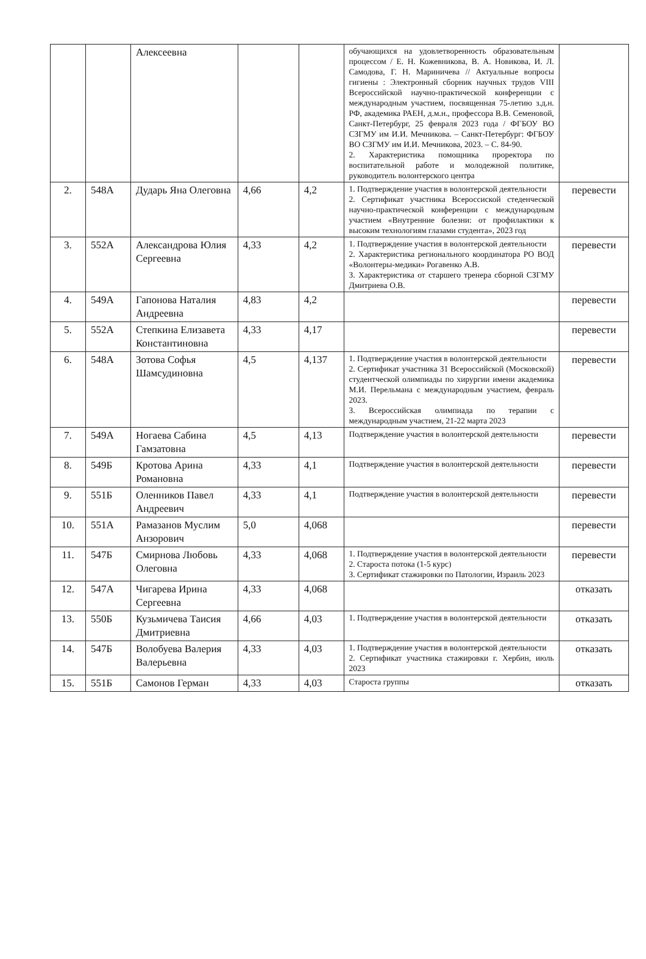| | | Алексеевна | | | обучающихся на удовлетворенность образовательным процессом / Е. Н. Кожевникова, В. А. Новикова, И. Л. Самодова, Г. Н. Мариничева // Актуальные вопросы гигиены : Электронный сборник научных трудов VIII Всероссийской научно-практической конференции с международным участием, посвященная 75-летию з.д.н. РФ, академика РАЕН, д.м.н., профессора В.В. Семеновой, Санкт-Петербург, 25 февраля 2023 года / ФГБОУ ВО СЗГМУ им И.И. Мечникова. – Санкт-Петербург: ФГБОУ ВО СЗГМУ им И.И. Мечникова, 2023. – С. 84-90. 2. Характеристика помощника проректора по воспитательной работе и молодежной политике, руководитель волонтерского центра | |
| 2. | 548А | Дударь Яна Олеговна | 4,66 | 4,2 | 1. Подтверждение участия в волонтерской деятельности 2. Сертификат участника Всероссиской стеденческой научно-практической конференции с международным участием «Внутренние болезни: от профилактики к высоким технологиям глазами студента», 2023 год | перевести |
| 3. | 552А | Александрова Юлия Сергеевна | 4,33 | 4,2 | 1. Подтверждение участия в волонтерской деятельности 2. Характеристика регионального координатора РО ВОД «Волонтеры-медики» Рогавенко А.В. 3. Характеристика от старшего тренера сборной СЗГМУ Дмитриева О.В. | перевести |
| 4. | 549А | Гапонова Наталия Андреевна | 4,83 | 4,2 | | перевести |
| 5. | 552А | Степкина Елизавета Константиновна | 4,33 | 4,17 | | перевести |
| 6. | 548А | Зотова Софья Шамсудиновна | 4,5 | 4,137 | 1. Подтверждение участия в волонтерской деятельности 2. Сертификат участника 31 Всероссийской (Московской) студентческой олимпиады по хирургии имени академика М.И. Перельмана с международным участием, февраль 2023. 3. Всероссийская олимпиада по терапии с международным участием, 21-22 марта 2023 | перевести |
| 7. | 549А | Ногаева Сабина Гамзатовна | 4,5 | 4,13 | Подтверждение участия в волонтерской деятельности | перевести |
| 8. | 549Б | Кротова Арина Романовна | 4,33 | 4,1 | Подтверждение участия в волонтерской деятельности | перевести |
| 9. | 551Б | Оленников Павел Андреевич | 4,33 | 4,1 | Подтверждение участия в волонтерской деятельности | перевести |
| 10. | 551А | Рамазанов Муслим Анзорович | 5,0 | 4,068 | | перевести |
| 11. | 547Б | Смирнова Любовь Олеговна | 4,33 | 4,068 | 1. Подтверждение участия в волонтерской деятельности 2. Староста потока (1-5 курс) 3. Сертификат стажировки по Патологии, Израиль 2023 | перевести |
| 12. | 547А | Чигарева Ирина Сергеевна | 4,33 | 4,068 | | отказать |
| 13. | 550Б | Кузьмичева Таисия Дмитриевна | 4,66 | 4,03 | 1. Подтверждение участия в волонтерской деятельности | отказать |
| 14. | 547Б | Волобуева Валерия Валерьевна | 4,33 | 4,03 | 1. Подтверждение участия в волонтерской деятельности 2. Сертификат участника стажировки г. Хербин, июль 2023 | отказать |
| 15. | 551Б | Самонов Герман | 4,33 | 4,03 | Староста группы | отказать |